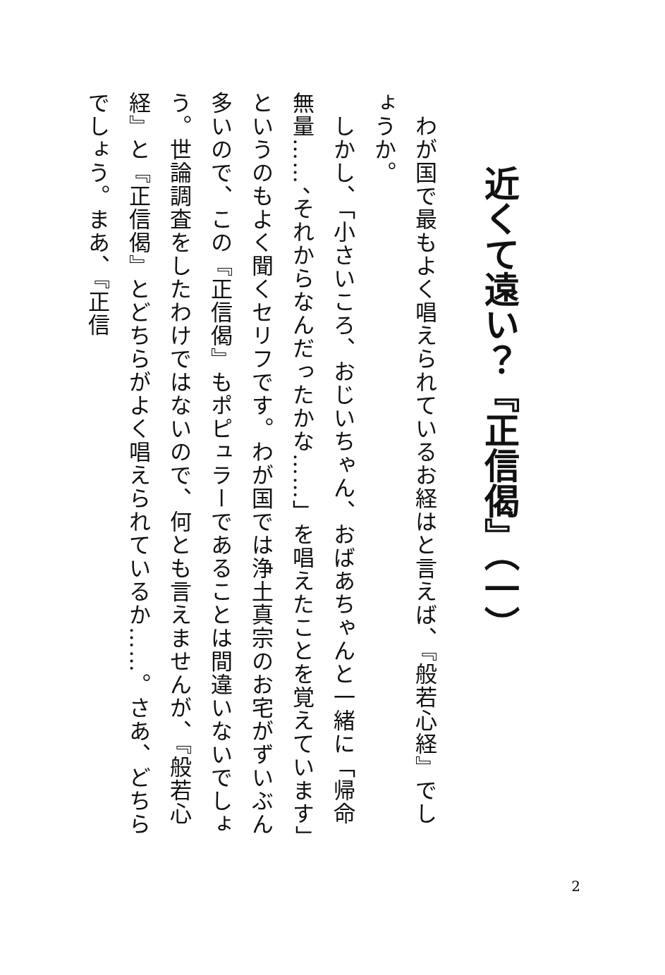近くて遠い？『正信偈』（一）
　わが国で最もよく唱えられているお経はと言えば、『般若心経』でしょうか。
　しかし、「小さいころ、おじいちゃん、おばあちゃんと一緒に「帰命無量……、それからなんだったかな……」を唱えたことを覚えています」というのもよく聞くセリフです。わが国では浄土真宗のお宅がずいぶん多いので、この『正信偈』もポピュラーであることは間違いないでしょう。世論調査をしたわけではないので、何とも言えませんが、『般若心経』と『正信偈』とどちらがよく唱えられているか……。さあ、どちらでしょう。まあ、『正信
2